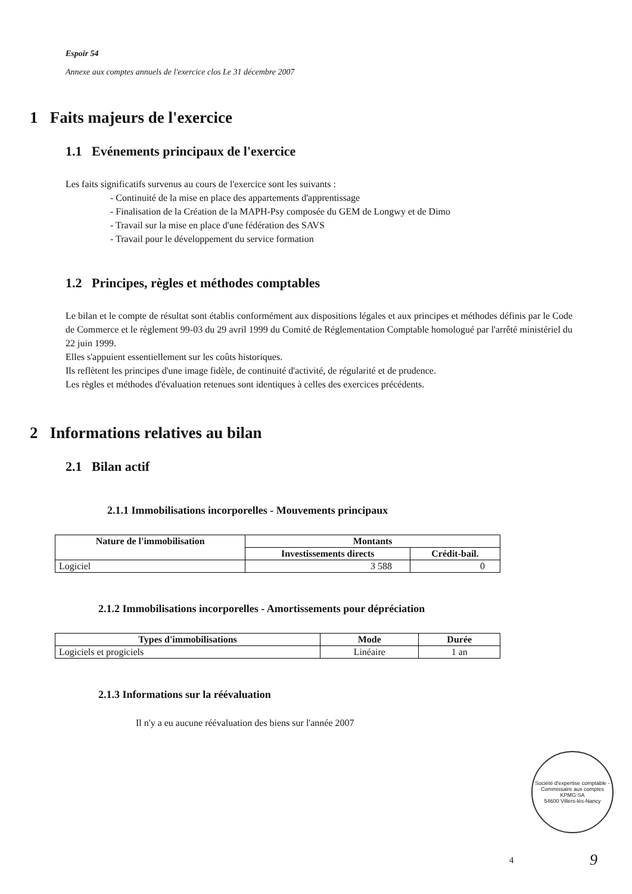Espoir 54
Annexe aux comptes annuels de l'exercice clos Le 31 décembre 2007
1 Faits majeurs de l'exercice
1.1 Evénements principaux de l'exercice
Les faits significatifs survenus au cours de l'exercice sont les suivants :
- Continuité de la mise en place des appartements d'apprentissage
- Finalisation de la Création de la MAPH-Psy composée du GEM de Longwy et de Dimo
- Travail sur la mise en place d'une fédération des SAVS
- Travail pour le développement du service formation
1.2 Principes, règles et méthodes comptables
Le bilan et le compte de résultat sont établis conformément aux dispositions légales et aux principes et méthodes définis par le Code de Commerce et le règlement 99-03 du 29 avril 1999 du Comité de Réglementation Comptable homologué par l'arrêté ministériel du 22 juin 1999.
Elles s'appuient essentiellement sur les coûts historiques.
Ils reflètent les principes d'une image fidèle, de continuité d'activité, de régularité et de prudence.
Les règles et méthodes d'évaluation retenues sont identiques à celles des exercices précédents.
2 Informations relatives au bilan
2.1 Bilan actif
2.1.1 Immobilisations incorporelles - Mouvements principaux
| Nature de l'immobilisation | Montants | |
| --- | --- | --- |
| | Investissements directs | Crédit-bail. |
| Logiciel | 3 588 | 0 |
2.1.2 Immobilisations incorporelles - Amortissements pour dépréciation
| Types d'immobilisations | Mode | Durée |
| --- | --- | --- |
| Logiciels et progiciels | Linéaire | 1 an |
2.1.3 Informations sur la réévaluation
Il n'y a eu aucune réévaluation des biens sur l'année 2007
Société d'expertise comptable - Commissaire aux comptes
KPMG SA
54600 Villers-lès-Nancy
4 9